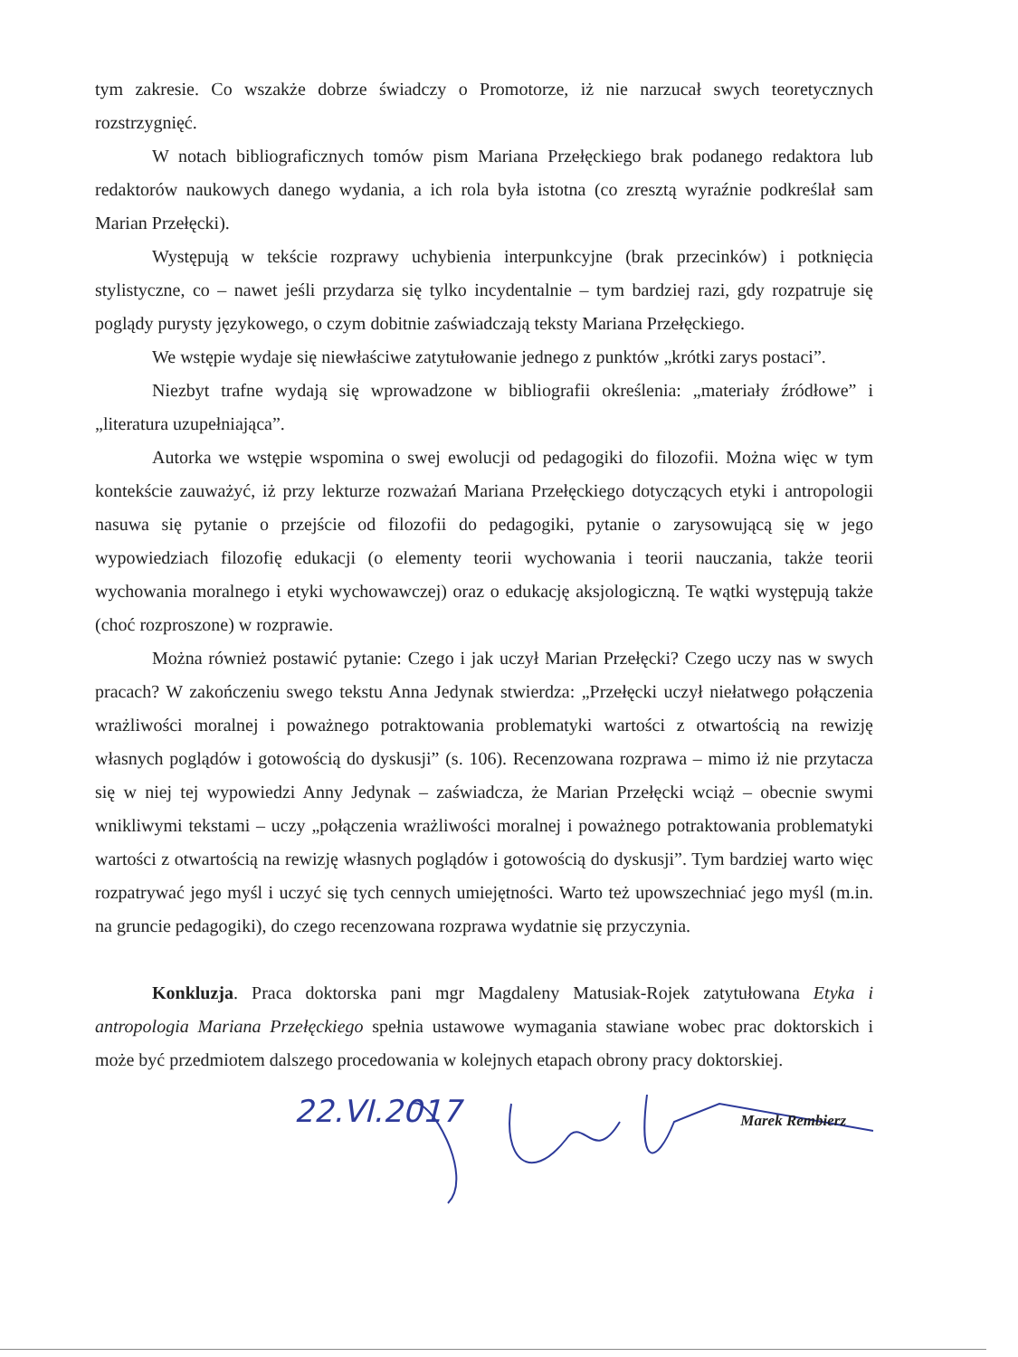tym zakresie. Co wszakże dobrze świadczy o Promotorze, iż nie narzucał swych teoretycznych rozstrzygnięć.
W notach bibliograficznych tomów pism Mariana Przełęckiego brak podanego redaktora lub redaktorów naukowych danego wydania, a ich rola była istotna (co zresztą wyraźnie podkreślał sam Marian Przełęcki).
Występują w tekście rozprawy uchybienia interpunkcyjne (brak przecinków) i potknięcia stylistyczne, co – nawet jeśli przydarza się tylko incydentalnie – tym bardziej razi, gdy rozpatruje się poglądy purysty językowego, o czym dobitnie zaświadczają teksty Mariana Przełęckiego.
We wstępie wydaje się niewłaściwe zatytułowanie jednego z punktów „krótki zarys postaci”.
Niezbyt trafne wydają się wprowadzone w bibliografii określenia: „materiały źródłowe” i „literatura uzupełniająca”.
Autorka we wstępie wspomina o swej ewolucji od pedagogiki do filozofii. Można więc w tym kontekście zauważyć, iż przy lekturze rozważań Mariana Przełęckiego dotyczących etyki i antropologii nasuwa się pytanie o przejście od filozofii do pedagogiki, pytanie o zarysowującą się w jego wypowiedziach filozofię edukacji (o elementy teorii wychowania i teorii nauczania, także teorii wychowania moralnego i etyki wychowawczej) oraz o edukację aksjologiczną. Te wątki występują także (choć rozproszone) w rozprawie.
Można również postawić pytanie: Czego i jak uczył Marian Przełęcki? Czego uczy nas w swych pracach? W zakończeniu swego tekstu Anna Jedynak stwierdza: „Przełęcki uczył niełatwego połączenia wrażliwości moralnej i poważnego potraktowania problematyki wartości z otwartością na rewizję własnych poglądów i gotowością do dyskusji” (s. 106). Recenzowana rozprawa – mimo iż nie przytacza się w niej tej wypowiedzi Anny Jedynak – zaświadcza, że Marian Przełęcki wciąż – obecnie swymi wnikliwymi tekstami – uczy „połączenia wrażliwości moralnej i poważnego potraktowania problematyki wartości z otwartością na rewizję własnych poglądów i gotowością do dyskusji”. Tym bardziej warto więc rozpatrywać jego myśl i uczyć się tych cennych umiejętności. Warto też upowszechniać jego myśl (m.in. na gruncie pedagogiki), do czego recenzowana rozprawa wydatnie się przyczynia.
Konkluzja. Praca doktorska pani mgr Magdaleny Matusiak-Rojek zatytułowana Etyka i antropologia Mariana Przełęckiego spełnia ustawowe wymagania stawiane wobec prac doktorskich i może być przedmiotem dalszego procedowania w kolejnych etapach obrony pracy doktorskiej.
22.VI.2017 Marek Rembierz